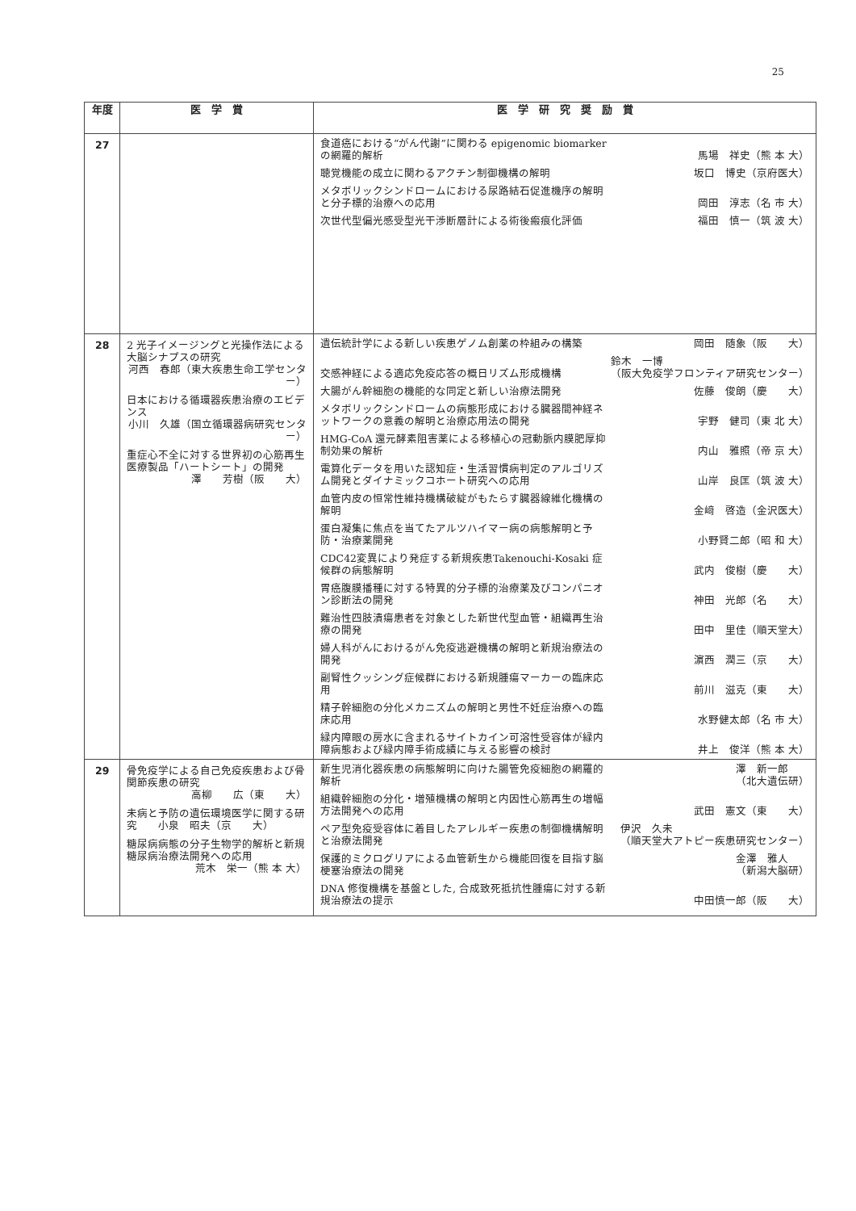25
| 年度 | 医 学 賞 | 医 学 研 究 奨 励 賞 |
| --- | --- | --- |
| 27 | | 食道癌における“がん代謝”に関わる epigenomic biomarker の網羅的解析 馬場 祥史（熊 本 大） 聴覚機能の成立に関わるアクチン制御機構の解明 坂口 博史（京府医大） メタボリックシンドロームにおける尿路結石促進機序の解明と分子標的治療への応用 岡田 淳志（名 市 大） 次世代型偏光感受型光干渉断層計による術後瘢痕化評価 福田 慎一（筑 波 大） |
| 28 | 2 光子イメージングと光操作法による大脳シナプスの研究 河西 春郎（東大疾患生命工学センター） 日本における循環器疾患治療のエビデンス 小川 久雄（国立循環器病研究センター） 重症心不全に対する世界初の心筋再生医療製品「ハートシート」の開発 澤 芳樹（阪 大） | 遺伝統計学による新しい疾患ゲノム創薬の枠組みの構築 岡田 随象（阪 大） 交感神経による適応免疫応答の概日リズム形成機構 鈴木 一博 （阪大免疫学フロンティア研究センター） 大腸がん幹細胞の機能的な同定と新しい治療法開発 佐藤 俊朗（慶 大） メタボリックシンドロームの病態形成における臓器間神経ネットワークの意義の解明と治療応用法の開発 宇野 健司（東 北 大） HMG-CoA 還元酵素阻害薬による移植心の冠動脈内膜肥厚抑制効果の解析 内山 雅照（帝 京 大） 電算化データを用いた認知症・生活習慣病判定のアルゴリズム開発とダイナミックコホート研究への応用 山岸 良匡（筑 波 大） 血管内皮の恒常性維持機構破綻がもたらす臓器線維化機構の解明 金﨑 啓造（金沢医大） 蛋白凝集に焦点を当てたアルツハイマー病の病態解明と予防・治療薬開発 小野賢二郎（昭 和 大） CDC42変異により発症する新規疾患Takenouchi-Kosaki 症候群の病態解明 武内 俊樹（慶 大） 胃癌腹膜播種に対する特異的分子標的治療薬及びコンパニオン診断法の開発 神田 光郎（名 大） 難治性四肢潰瘍患者を対象とした新世代型血管・組織再生治療の開発 田中 里佳（順天堂大） 婦人科がんにおけるがん免疫逃避機構の解明と新規治療法の開発 濵西 潤三（京 大） 副腎性クッシング症候群における新規腫瘍マーカーの臨床応用 前川 滋克（東 大） 精子幹細胞の分化メカニズムの解明と男性不妊症治療への臨床応用 水野健太郎（名 市 大） 緑内障眼の房水に含まれるサイトカイン可溶性受容体が緑内障病態および緑内障手術成績に与える影響の検討 井上 俊洋（熊 本 大） |
| 29 | 骨免疫学による自己免疫疾患および骨関節疾患の研究 高柳 広（東 大） 未病と予防の遺伝環境医学に関する研究 小泉 昭夫（京 大） 糖尿病病態の分子生物学的解析と新規糖尿病治療法開発への応用 荒木 栄一（熊 本 大） | 新生児消化器疾患の病態解明に向けた腸管免疫細胞の網羅的解析 澤 新一郎 （北大遺伝研） 組織幹細胞の分化・増殖機構の解明と内因性心筋再生の増幅方法開発への応用 武田 憲文（東 大） ペア型免疫受容体に着目したアレルギー疾患の制御機構解明と治療法開発 伊沢 久未 （順天堂大アトピー疾患研究センター） 保護的ミクログリアによる血管新生から機能回復を目指す脳梗塞治療法の開発 金澤 雅人 （新潟大脳研） DNA 修復機構を基盤とした, 合成致死抵抗性腫瘍に対する新規治療法の提示 中田慎一郎（阪 大） |